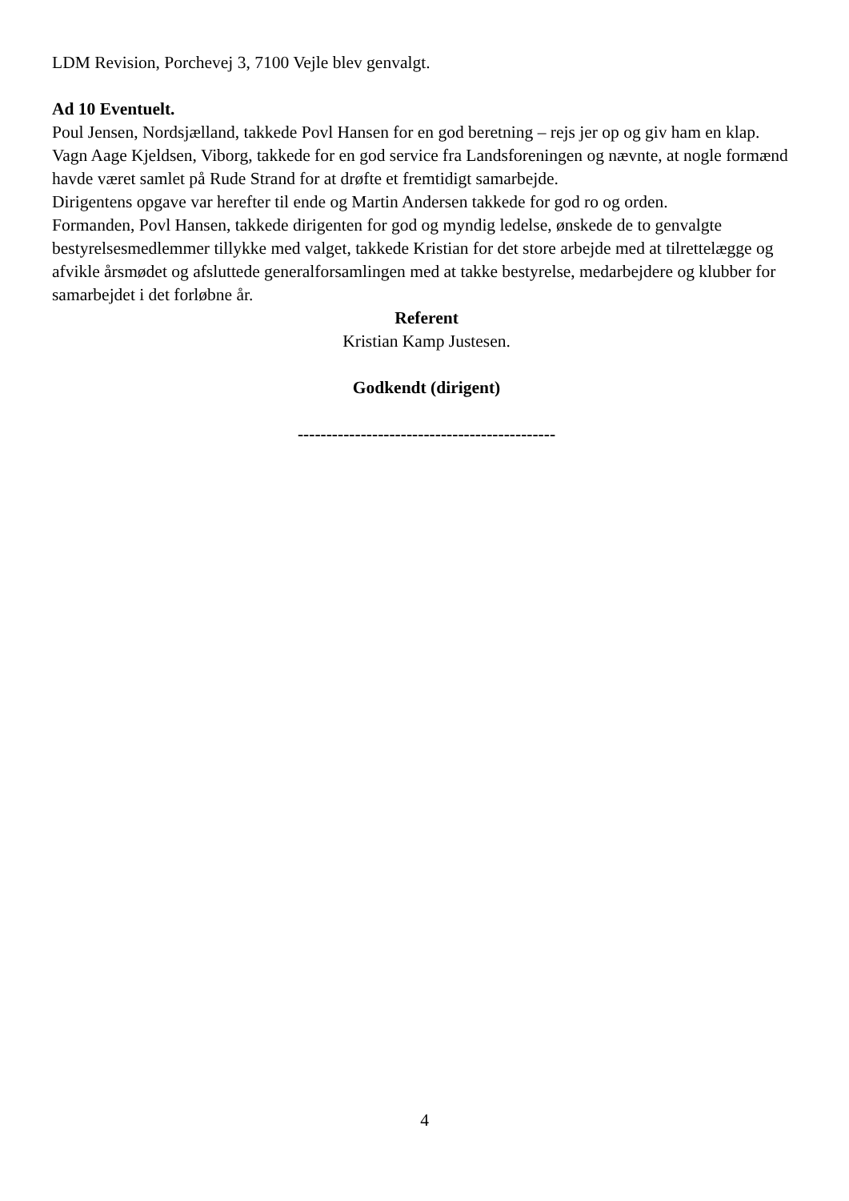LDM Revision, Porchevej 3, 7100 Vejle blev genvalgt.
Ad 10 Eventuelt.
Poul Jensen, Nordsjælland, takkede Povl Hansen for en god beretning – rejs jer op og giv ham en klap.
Vagn Aage Kjeldsen, Viborg, takkede for en god service fra Landsforeningen og nævnte, at nogle formænd havde været samlet på Rude Strand for at drøfte et fremtidigt samarbejde.
Dirigentens opgave var herefter til ende og Martin Andersen takkede for god ro og orden.
Formanden, Povl Hansen, takkede dirigenten for god og myndig ledelse, ønskede de to genvalgte bestyrelsesmedlemmer tillykke med valget, takkede Kristian for det store arbejde med at tilrettelægge og afvikle årsmødet og afsluttede generalforsamlingen med at takke bestyrelse, medarbejdere og klubber for samarbejdet i det forløbne år.
Referent
Kristian Kamp Justesen.
Godkendt (dirigent)
---------------------------------------------
4